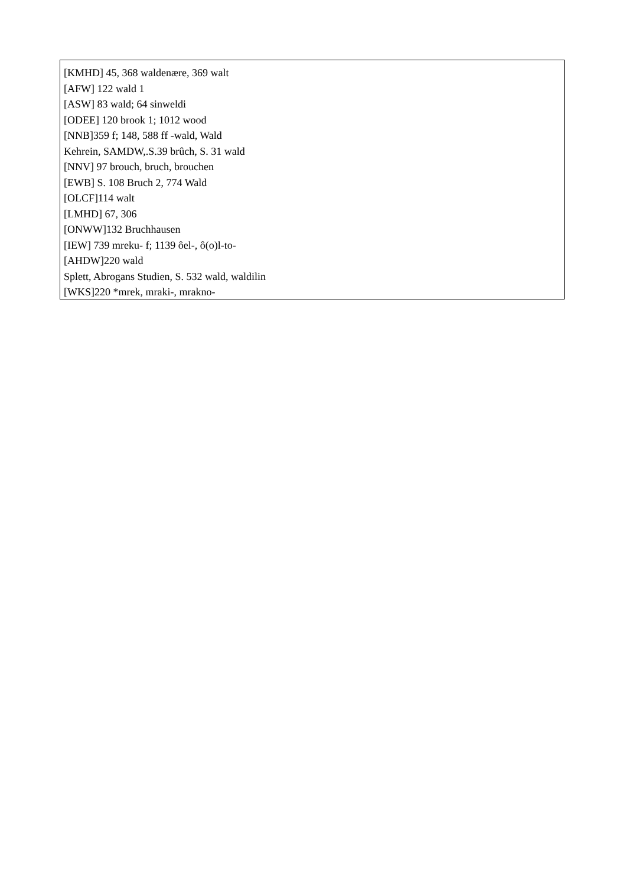[KMHD] 45, 368 waldenære, 369 walt
[AFW] 122 wald 1
[ASW] 83 wald; 64 sinweldi
[ODEE] 120 brook 1; 1012 wood
[NNB]359 f; 148, 588 ff -wald, Wald
Kehrein, SAMDW,.S.39 brûch, S. 31 wald
[NNV] 97 brouch, bruch, brouchen
[EWB] S. 108 Bruch 2, 774 Wald
[OLCF]114 walt
[LMHD] 67, 306
[ONWW]132 Bruchhausen
[IEW] 739 mreku- f; 1139 ôel-, ô(o)l-to-
[AHDW]220 wald
Splett, Abrogans Studien, S. 532 wald, waldilin
[WKS]220 *mrek, mraki-, mrakno-